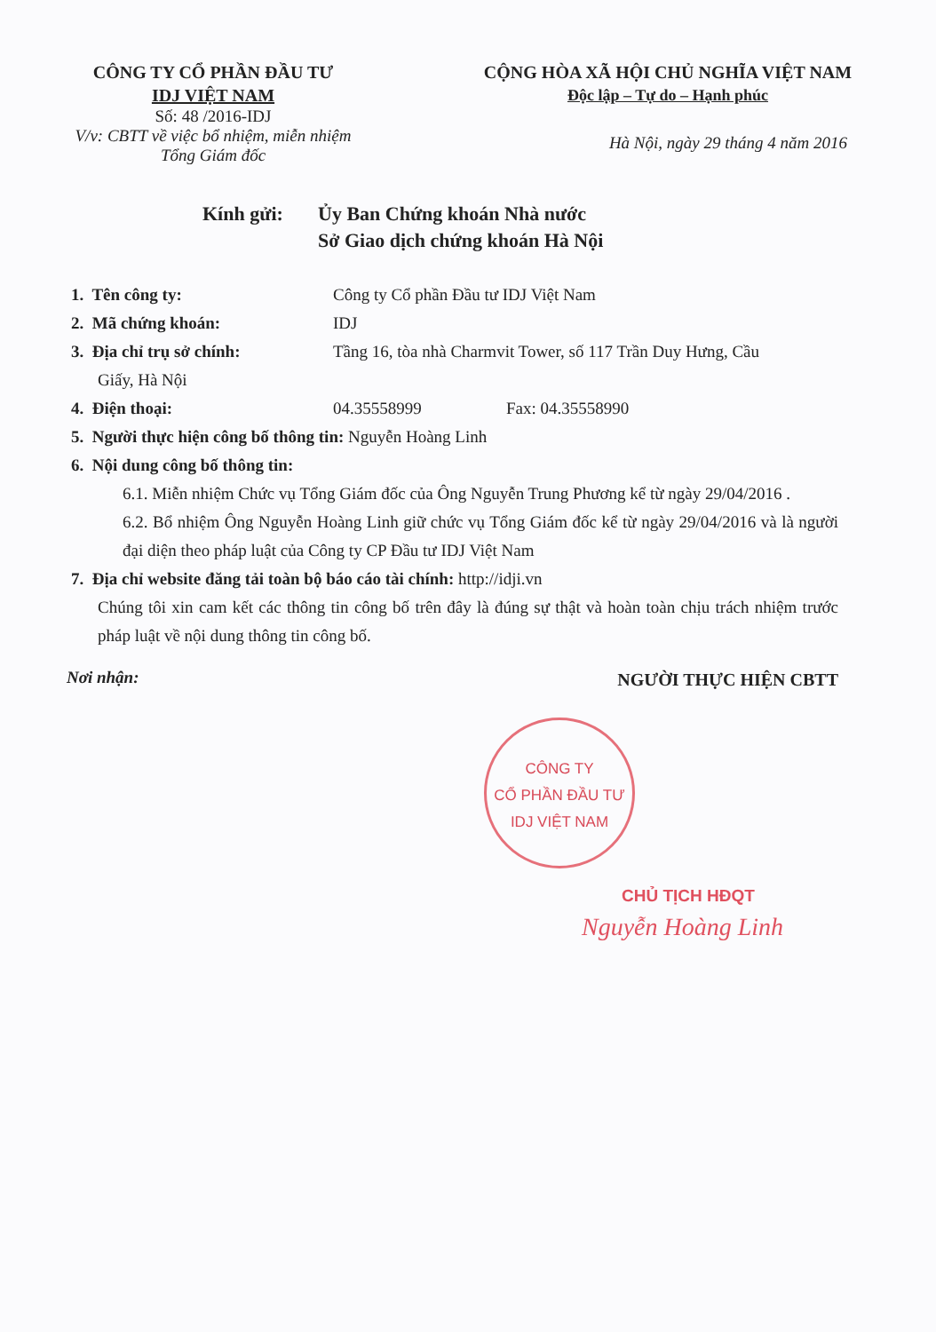CÔNG TY CỔ PHẦN ĐẦU TƯ
IDJ VIỆT NAM
Số: 48 /2016-IDJ
V/v: CBTT về việc bổ nhiệm, miễn nhiệm
Tổng Giám đốc
CỘNG HÒA XÃ HỘI CHỦ NGHĨA VIỆT NAM
Độc lập – Tự do – Hạnh phúc
Hà Nội, ngày 29 tháng 4 năm 2016
Kính gửi: Ủy Ban Chứng khoán Nhà nước
Sở Giao dịch chứng khoán Hà Nội
1. Tên công ty: Công ty Cổ phần Đầu tư IDJ Việt Nam
2. Mã chứng khoán: IDJ
3. Địa chỉ trụ sở chính: Tầng 16, tòa nhà Charmvit Tower, số 117 Trần Duy Hưng, Cầu
Giấy, Hà Nội
4. Điện thoại: 04.35558999 Fax: 04.35558990
5. Người thực hiện công bố thông tin: Nguyễn Hoàng Linh
6. Nội dung công bố thông tin:
6.1. Miễn nhiệm Chức vụ Tổng Giám đốc của Ông Nguyễn Trung Phương kể từ ngày 29/04/2016 .
6.2. Bổ nhiệm Ông Nguyễn Hoàng Linh giữ chức vụ Tổng Giám đốc kể từ ngày 29/04/2016 và là người đại diện theo pháp luật của Công ty CP Đầu tư IDJ Việt Nam
7. Địa chỉ website đăng tải toàn bộ báo cáo tài chính: http://idji.vn
Chúng tôi xin cam kết các thông tin công bố trên đây là đúng sự thật và hoàn toàn chịu trách nhiệm trước pháp luật về nội dung thông tin công bố.
Nơi nhận: NGƯỜI THỰC HIỆN CBTT
CÔNG TY
CỔ PHẦN ĐẦU TƯ
IDJ VIỆT NAM
CHỦ TỊCH HĐQT
Nguyễn Hoàng Linh